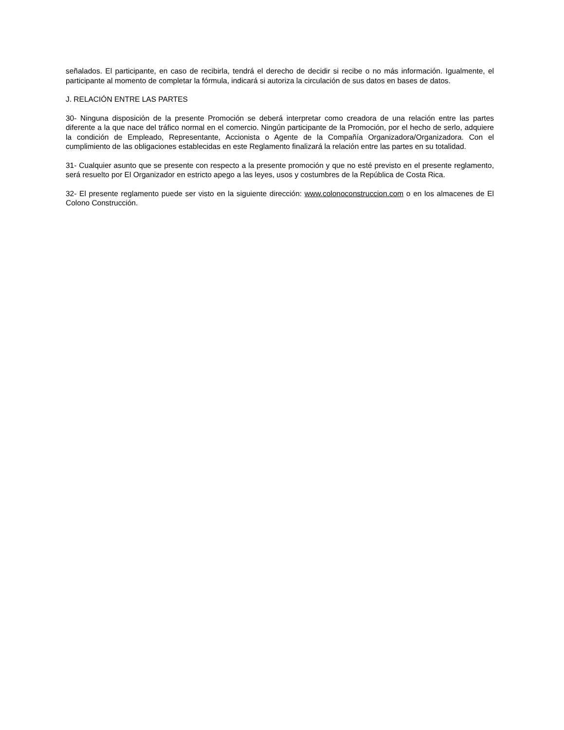señalados. El participante, en caso de recibirla, tendrá el derecho de decidir si recibe o no más información. Igualmente, el participante al momento de completar la fórmula, indicará si autoriza la circulación de sus datos en bases de datos.
J. RELACIÓN ENTRE LAS PARTES
30- Ninguna disposición de la presente Promoción se deberá interpretar como creadora de una relación entre las partes diferente a la que nace del tráfico normal en el comercio. Ningún participante de la Promoción, por el hecho de serlo, adquiere la condición de Empleado, Representante, Accionista o Agente de la Compañía Organizadora/Organizadora. Con el cumplimiento de las obligaciones establecidas en este Reglamento finalizará la relación entre las partes en su totalidad.
31- Cualquier asunto que se presente con respecto a la presente promoción y que no esté previsto en el presente reglamento, será resuelto por El Organizador en estricto apego a las leyes, usos y costumbres de la República de Costa Rica.
32- El presente reglamento puede ser visto en la siguiente dirección: www.colonoconstruccion.com o en los almacenes de El Colono Construcción.